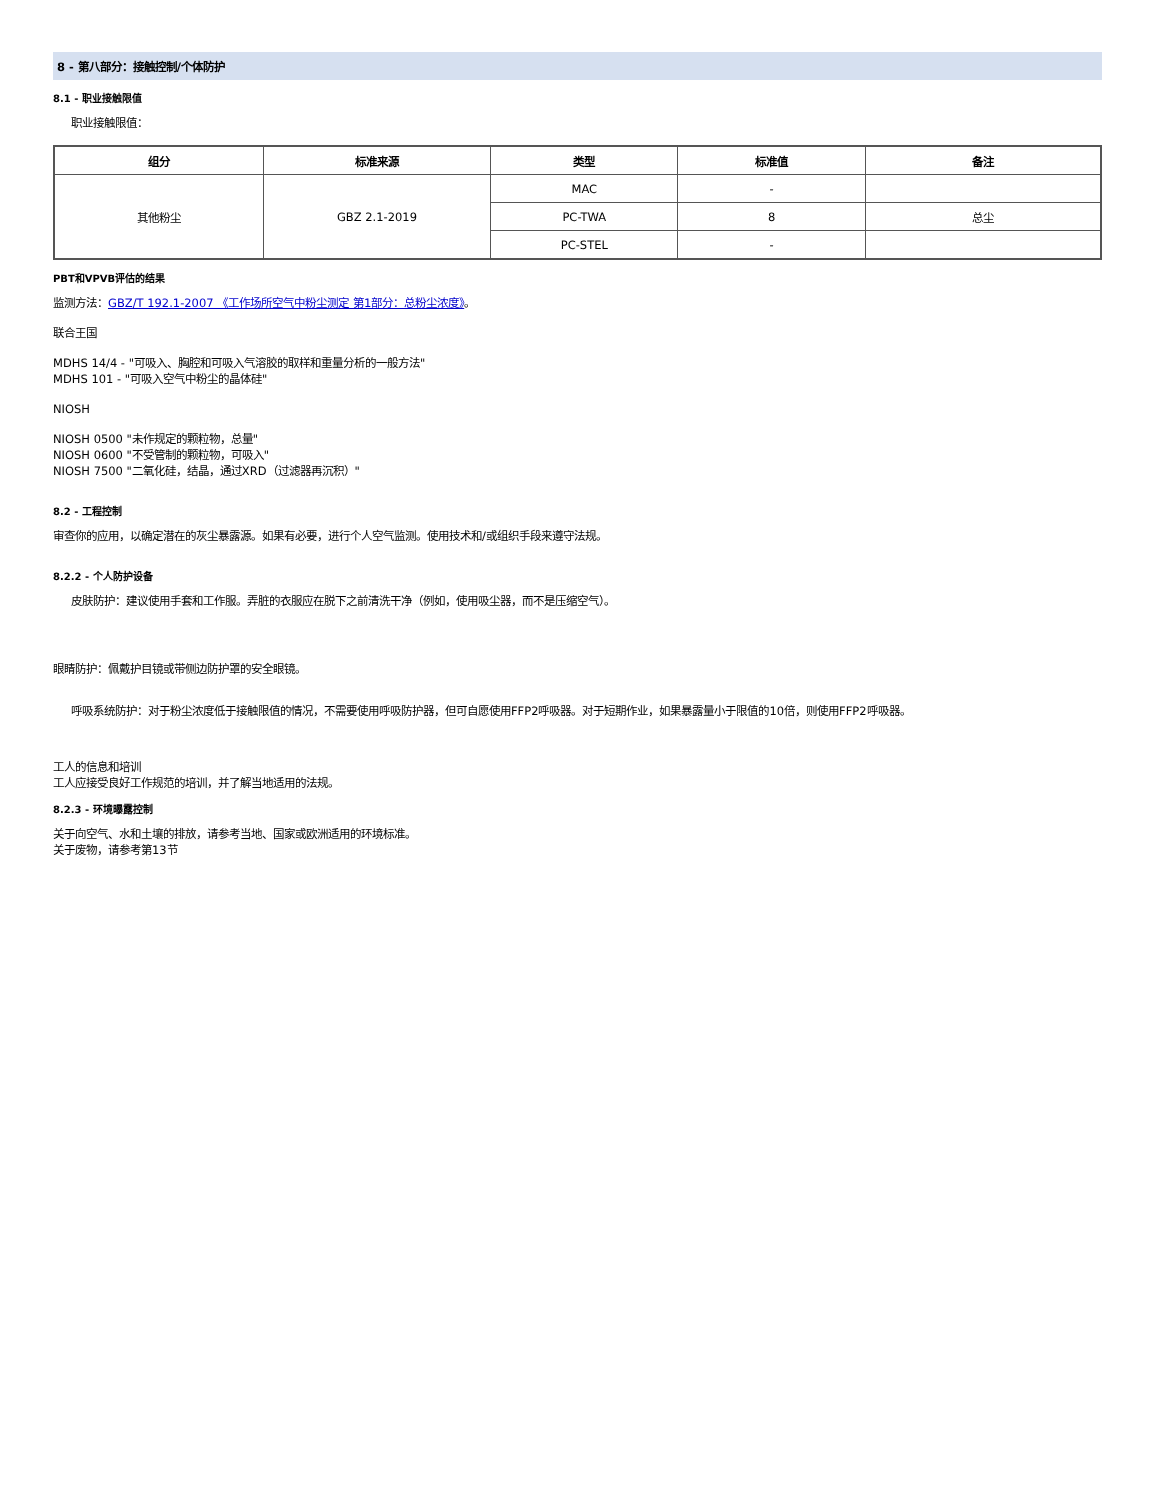8 - 第八部分：接触控制/个体防护
8.1 - 职业接触限值
职业接触限值：
| 组分 | 标准来源 | 类型 | 标准值 | 备注 |
| --- | --- | --- | --- | --- |
| 其他粉尘 | GBZ 2.1-2019 | MAC | - | |
| | | PC-TWA | 8 | 总尘 |
| | | PC-STEL | - | |
PBT和VPVB评估的结果
监测方法：GBZ/T 192.1-2007 《工作场所空气中粉尘测定 第1部分：总粉尘浓度》。
联合王国
MDHS 14/4 - "可吸入、胸腔和可吸入气溶胶的取样和重量分析的一般方法"
MDHS 101 - "可吸入空气中粉尘的晶体硅"
NIOSH
NIOSH 0500 "未作规定的颗粒物，总量"
NIOSH 0600 "不受管制的颗粒物，可吸入"
NIOSH 7500 "二氧化硅，结晶，通过XRD（过滤器再沉积）"
8.2 - 工程控制
审查你的应用，以确定潜在的灰尘暴露源。如果有必要，进行个人空气监测。使用技术和/或组织手段来遵守法规。
8.2.2 - 个人防护设备
皮肤防护：建议使用手套和工作服。弄脏的衣服应在脱下之前清洗干净（例如，使用吸尘器，而不是压缩空气）。
眼睛防护：佩戴护目镜或带侧边防护罩的安全眼镜。
呼吸系统防护：对于粉尘浓度低于接触限值的情况，不需要使用呼吸防护器，但可自愿使用FFP2呼吸器。对于短期作业，如果暴露量小于限值的10倍，则使用FFP2呼吸器。
工人的信息和培训
工人应接受良好工作规范的培训，并了解当地适用的法规。
8.2.3 - 环境曝露控制
关于向空气、水和土壤的排放，请参考当地、国家或欧洲适用的环境标准。
关于废物，请参考第13节